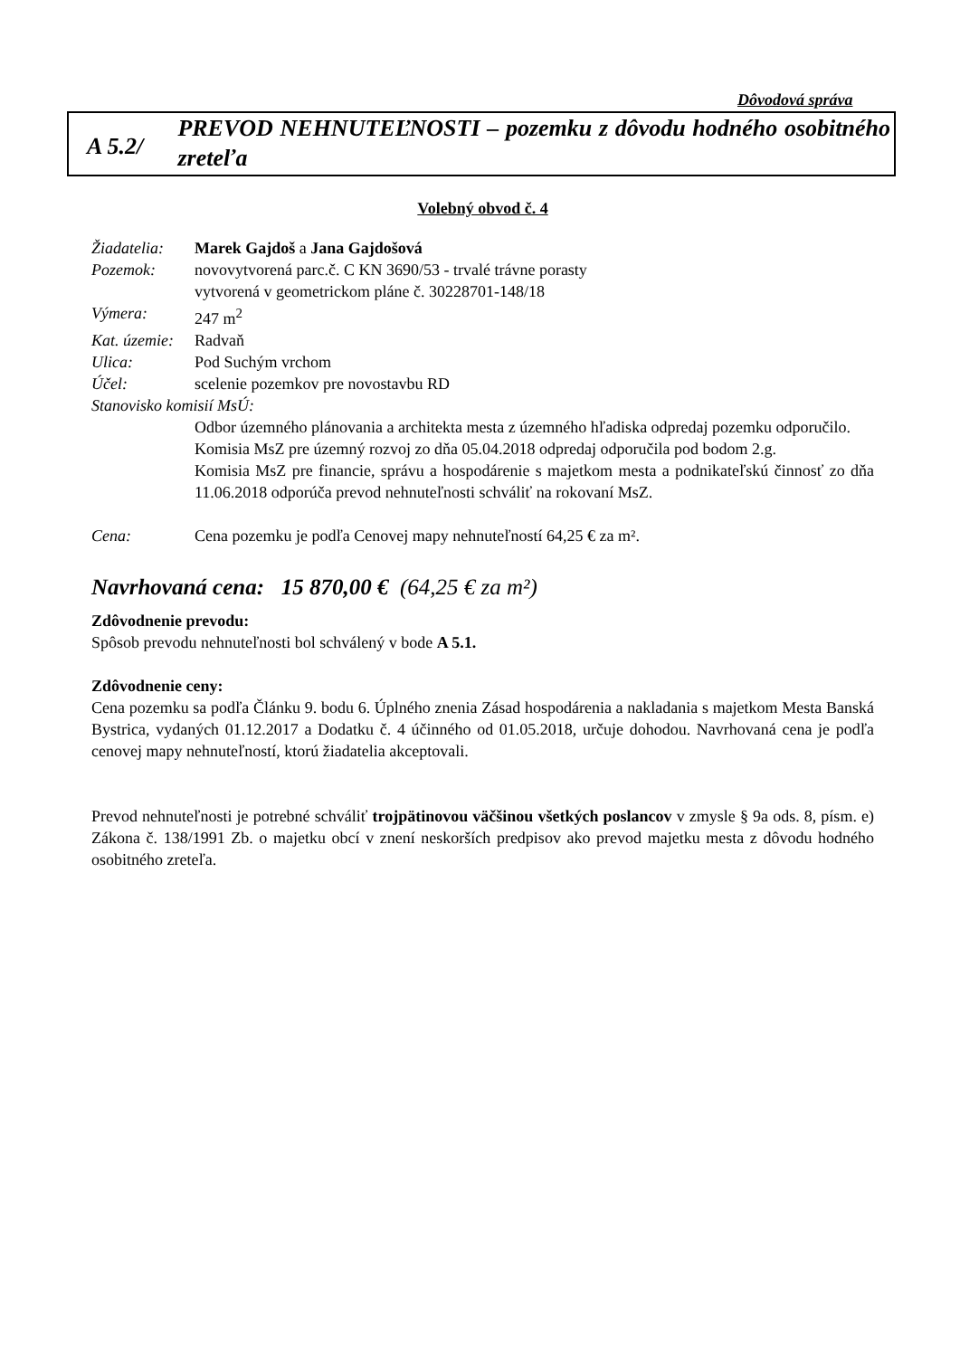Dôvodová správa
A 5.2/
PREVOD NEHNUTEĽNOSTI – pozemku z dôvodu hodného osobitného zreteľa
Volebný obvod č. 4
Žiadatelia:
Marek Gajdoš a Jana Gajdošová
Pozemok: novovytvorená parc.č. C KN 3690/53 - trvalé trávne porasty
vytvorená v geometrickom pláne č. 30228701-148/18
Výmera: 247 m<sup>2</sup>
Kat. územie:
Radvaň
Ulica: Pod Suchým vrchom
Účel: scelenie pozemkov pre novostavbu RD
Stanovisko komisií MsÚ:
Odbor územného plánovania a architekta mesta z územného hľadiska odpredaj pozemku odporučilo.
Komisia MsZ pre územný rozvoj zo dňa 05.04.2018 odpredaj odporučila pod bodom 2.g.
Komisia MsZ pre financie, správu a hospodárenie s majetkom mesta a podnikateľskú činnosť zo dňa 11.06.2018 odporúča prevod nehnuteľnosti schváliť na rokovaní MsZ.
Cena: Cena pozemku je podľa Cenovej mapy nehnuteľností 64,25 € za m².
Navrhovaná cena: 15 870,00 € (64,25 € za m²)
Zdôvodnenie prevodu:
Spôsob prevodu nehnuteľnosti bol schválený v bode A 5.1.
Zdôvodnenie ceny:
Cena pozemku sa podľa Článku 9. bodu 6. Úplného znenia Zásad hospodárenia a nakladania s majetkom Mesta Banská Bystrica, vydaných 01.12.2017 a Dodatku č. 4 účinného od 01.05.2018, určuje dohodou. Navrhovaná cena je podľa cenovej mapy nehnuteľností, ktorú žiadatelia akceptovali.
Prevod nehnuteľnosti je potrebné schváliť trojpätinovou väčšinou všetkých poslancov v zmysle § 9a ods. 8, písm. e) Zákona č. 138/1991 Zb. o majetku obcí v znení neskorších predpisov ako prevod majetku mesta z dôvodu hodného osobitného zreteľa.